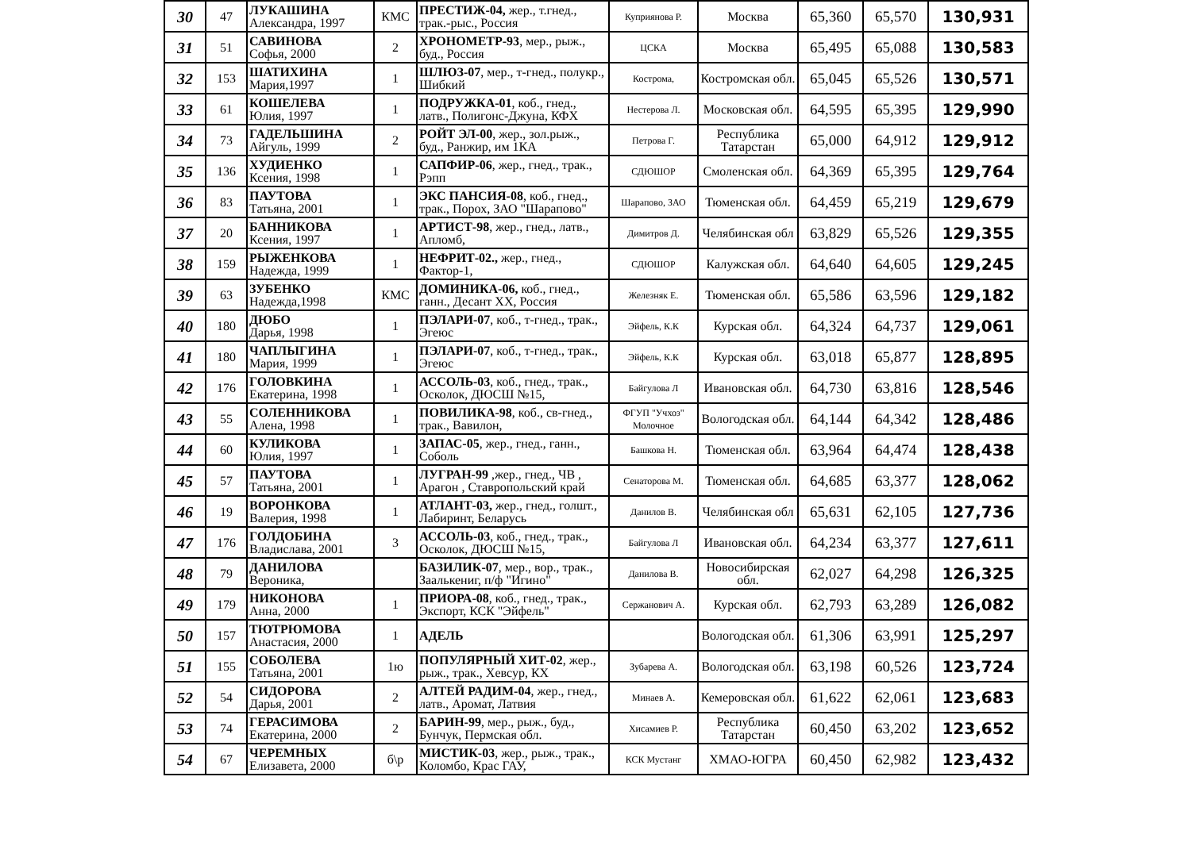| 30 | 47 | ЛУКАШИНА Александра, 1997 | КМС | ПРЕСТИЖ-04, жер., т.гнед., трак.-рыс., Россия | Куприянова Р. | Москва | 65,360 | 65,570 | 130,931 |
| 31 | 51 | САВИНОВА Софья, 2000 | 2 | ХРОНОМЕТР-93 , мер., рыж., буд., Россия | ЦСКА | Москва | 65,495 | 65,088 | 130,583 |
| 32 | 153 | ШАТИХИНА Мария,1997 | 1 | ШЛЮЗ-07 , мер., т-гнед., полукр., Шибкий | Кострома, | Костромская обл. | 65,045 | 65,526 | 130,571 |
| 33 | 61 | КОШЕЛЕВА Юлия, 1997 | 1 | ПОДРУЖКА-01 , коб., гнед., латв., Полигонс-Джуна, КФХ | Нестерова Л. | Московская обл. | 64,595 | 65,395 | 129,990 |
| 34 | 73 | ГАДЕЛЬШИНА Айгуль, 1999 | 2 | РОЙТ ЭЛ-00 , жер., зол.рыж., буд., Ранжир, им 1КА | Петрова Г. | Республика Татарстан | 65,000 | 64,912 | 129,912 |
| 35 | 136 | ХУДИЕНКО Ксения, 1998 | 1 | САПФИР-06 , жер., гнед., трак., Рэпп | СДЮШОР | Смоленская обл. | 64,369 | 65,395 | 129,764 |
| 36 | 83 | ПАУТОВА Татьяна, 2001 | 1 | ЭКС ПАНСИЯ-08 , коб., гнед., трак., Порох, ЗАО "Шарапово" | Шарапово, ЗАО | Тюменская обл. | 64,459 | 65,219 | 129,679 |
| 37 | 20 | БАННИКОВА Ксения, 1997 | 1 | АРТИСТ-98 , жер., гнед., латв., Апломб, | Димитров Д. | Челябинская обл | 63,829 | 65,526 | 129,355 |
| 38 | 159 | РЫЖЕНКОВА Надежда, 1999 | 1 | НЕФРИТ-02., жер., гнед., Фактор-1, | СДЮШОР | Калужская обл. | 64,640 | 64,605 | 129,245 |
| 39 | 63 | ЗУБЕНКО Надежда,1998 | КМС | ДОМИНИКА-06, коб., гнед., ганн., Десант ХХ, Россия | Железняк Е. | Тюменская обл. | 65,586 | 63,596 | 129,182 |
| 40 | 180 | ДЮБО Дарья, 1998 | 1 | ПЭЛАРИ-07 , коб., т-гнед., трак., Эгеюс | Эйфель, К.К | Курская обл. | 64,324 | 64,737 | 129,061 |
| 41 | 180 | ЧАПЛЫГИНА Мария, 1999 | 1 | ПЭЛАРИ-07 , коб., т-гнед., трак., Эгеюс | Эйфель, К.К | Курская обл. | 63,018 | 65,877 | 128,895 |
| 42 | 176 | ГОЛОВКИНА Екатерина, 1998 | 1 | АССОЛЬ-03 , коб., гнед., трак., Осколок, ДЮСШ №15, | Байгулова Л | Ивановская обл. | 64,730 | 63,816 | 128,546 |
| 43 | 55 | СОЛЕННИКОВА Алена, 1998 | 1 | ПОВИЛИКА-98 , коб., св-гнед., трак., Вавилон, | ФГУП "Учхоз" Молочное | Вологодская обл. | 64,144 | 64,342 | 128,486 |
| 44 | 60 | КУЛИКОВА Юлия, 1997 | 1 | ЗАПАС-05 , жер., гнед., ганн., Соболь | Башкова Н. | Тюменская обл. | 63,964 | 64,474 | 128,438 |
| 45 | 57 | ПАУТОВА Татьяна, 2001 | 1 | ЛУГРАН-99 ,жер., гнед., ЧВ , Арагон , Ставропольский край | Сенаторова М. | Тюменская обл. | 64,685 | 63,377 | 128,062 |
| 46 | 19 | ВОРОНКОВА Валерия, 1998 | 1 | АТЛАНТ-03, жер., гнед., голшт., Лабиринт, Беларусь | Данилов В. | Челябинская обл | 65,631 | 62,105 | 127,736 |
| 47 | 176 | ГОЛДОБИНА Владислава, 2001 | 3 | АССОЛЬ-03 , коб., гнед., трак., Осколок, ДЮСШ №15, | Байгулова Л | Ивановская обл. | 64,234 | 63,377 | 127,611 |
| 48 | 79 | ДАНИЛОВА Вероника, | | БАЗИЛИК-07 , мер., вор., трак., Заалькениг, п/ф "Игино" | Данилова В. | Новосибирская обл. | 62,027 | 64,298 | 126,325 |
| 49 | 179 | НИКОНОВА Анна, 2000 | 1 | ПРИОРА-08 , коб., гнед., трак., Экспорт, КСК "Эйфель" | Сержанович А. | Курская обл. | 62,793 | 63,289 | 126,082 |
| 50 | 157 | ТЮТРЮМОВА Анастасия, 2000 | 1 | АДЕЛЬ | | Вологодская обл. | 61,306 | 63,991 | 125,297 |
| 51 | 155 | СОБОЛЕВА Татьяна, 2001 | 1ю | ПОПУЛЯРНЫЙ ХИТ-02 , жер., рыж., трак., Хевсур, КХ | Зубарева А. | Вологодская обл. | 63,198 | 60,526 | 123,724 |
| 52 | 54 | СИДОРОВА Дарья, 2001 | 2 | АЛТЕЙ РАДИМ-04 , жер., гнед., латв., Аромат, Латвия | Минаев А. | Кемеровская обл. | 61,622 | 62,061 | 123,683 |
| 53 | 74 | ГЕРАСИМОВА Екатерина, 2000 | 2 | БАРИН-99 , мер., рыж., буд., Бунчук, Пермская обл. | Хисамиев Р. | Республика Татарстан | 60,450 | 63,202 | 123,652 |
| 54 | 67 | ЧЕРЕМНЫХ Елизавета, 2000 | б\р | МИСТИК-03 , жер., рыж., трак., Коломбо, Крас ГАУ, | КСК Мустанг | ХМАО-ЮГРА | 60,450 | 62,982 | 123,432 |